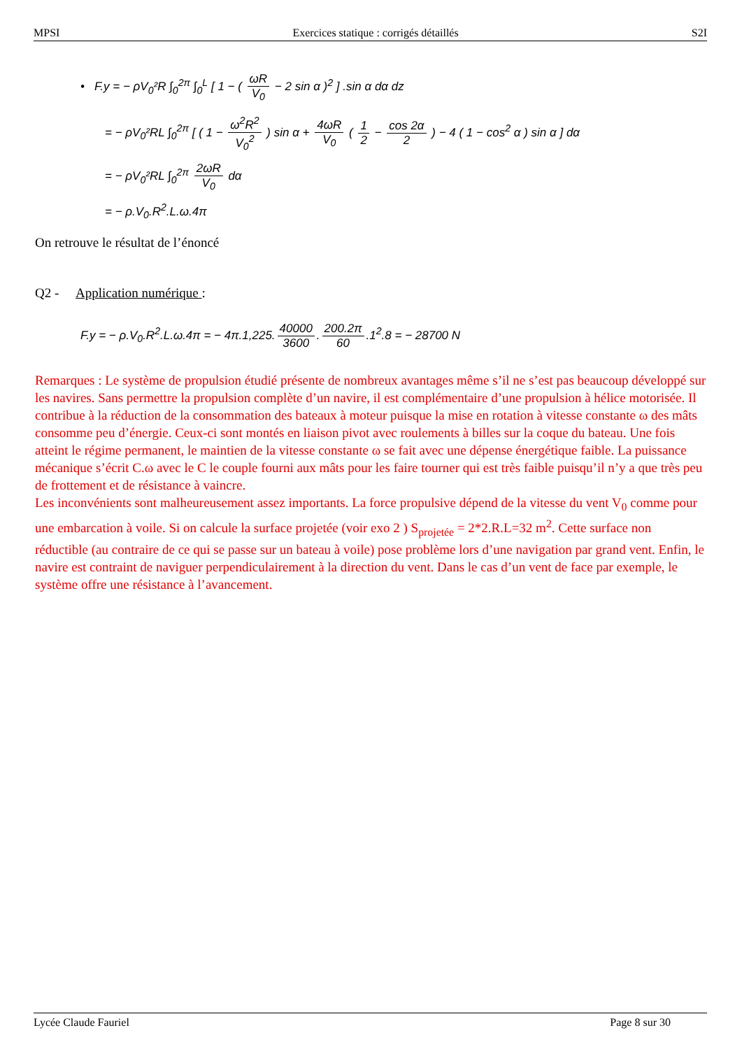MPSI Exercices statique : corrigés détaillés S2I
• F.y = − ρV<sub>0</sub>²R ∫<sub>0</sub><sup>2π</sup> ∫<sub>0</sub><sup>L</sup> [ 1 − ( ωR V<sub>0</sub> − 2 sin α )<sup>2</sup> ] .sin α dα dz
= − ρV<sub>0</sub>²RL ∫<sub>0</sub><sup>2π</sup> [ ( 1 − ω<sup>2</sup>R<sup>2</sup> V<sub>0</sub><sup>2</sup> ) sin α + 4ωR V<sub>0</sub> ( 1 2 − cos 2α 2 ) − 4 ( 1 − cos<sup>2</sup> α ) sin α ] dα
= − ρV<sub>0</sub>²RL ∫<sub>0</sub><sup>2π</sup> 2ωR V<sub>0</sub> dα
= − ρ.V<sub>0</sub>.R<sup>2</sup>.L.ω.4π
On retrouve le résultat de l’énoncé
Q2 - Application numérique :
F.y = − ρ.V<sub>0</sub>.R<sup>2</sup>.L.ω.4π = − 4π.1,225. 40000 3600. 200.2π 60.1<sup>2</sup>.8 = − 28700 N
Remarques : Le système de propulsion étudié présente de nombreux avantages même s’il ne s’est pas beaucoup développé sur les navires. Sans permettre la propulsion complète d’un navire, il est complémentaire d’une propulsion à hélice motorisée. Il contribue à la réduction de la consommation des bateaux à moteur puisque la mise en rotation à vitesse constante ω des mâts consomme peu d’énergie. Ceux-ci sont montés en liaison pivot avec roulements à billes sur la coque du bateau. Une fois atteint le régime permanent, le maintien de la vitesse constante ω se fait avec une dépense énergétique faible. La puissance mécanique s’écrit C.ω avec le C le couple fourni aux mâts pour les faire tourner qui est très faible puisqu’il n’y a que très peu de frottement et de résistance à vaincre.
Les inconvénients sont malheureusement assez importants. La force propulsive dépend de la vitesse du vent V<sub>0</sub> comme pour une embarcation à voile. Si on calcule la surface projetée (voir exo 2 ) S<sub>projetée</sub> = 2*2.R.L=32 m<sup>2</sup>. Cette surface non réductible (au contraire de ce qui se passe sur un bateau à voile) pose problème lors d’une navigation par grand vent. Enfin, le navire est contraint de naviguer perpendiculairement à la direction du vent. Dans le cas d’un vent de face par exemple, le système offre une résistance à l’avancement.
Lycée Claude Fauriel Page 8 sur 30